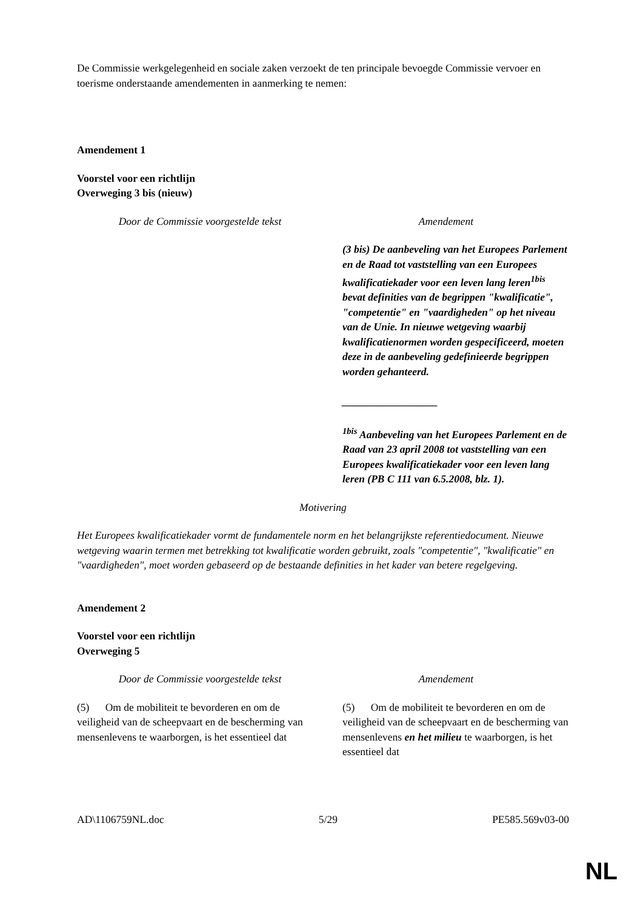De Commissie werkgelegenheid en sociale zaken verzoekt de ten principale bevoegde Commissie vervoer en toerisme onderstaande amendementen in aanmerking te nemen:
Amendement 1
Voorstel voor een richtlijn
Overweging 3 bis (nieuw)
| Door de Commissie voorgestelde tekst | Amendement |
| --- | --- |
| | (3 bis) De aanbeveling van het Europees Parlement en de Raad tot vaststelling van een Europees kwalificatiekader voor een leven lang leren<sup>1bis</sup> bevat definities van de begrippen "kwalificatie", "competentie" en "vaardigheden" op het niveau van de Unie. In nieuwe wetgeving waarbij kwalificatienormen worden gespecificeerd, moeten deze in de aanbeveling gedefinieerde begrippen worden gehanteerd. __________________ <sup>1bis</sup> Aanbeveling van het Europees Parlement en de Raad van 23 april 2008 tot vaststelling van een Europees kwalificatiekader voor een leven lang leren (PB C 111 van 6.5.2008, blz. 1). |
Motivering
Het Europees kwalificatiekader vormt de fundamentele norm en het belangrijkste referentiedocument. Nieuwe wetgeving waarin termen met betrekking tot kwalificatie worden gebruikt, zoals "competentie", "kwalificatie" en "vaardigheden", moet worden gebaseerd op de bestaande definities in het kader van betere regelgeving.
Amendement 2
Voorstel voor een richtlijn
Overweging 5
| Door de Commissie voorgestelde tekst | Amendement |
| --- | --- |
| (5) Om de mobiliteit te bevorderen en om de veiligheid van de scheepvaart en de bescherming van mensenlevens te waarborgen, is het essentieel dat | (5) Om de mobiliteit te bevorderen en om de veiligheid van de scheepvaart en de bescherming van mensenlevens en het milieu te waarborgen, is het essentieel dat |
AD\1106759NL.doc 5/29 PE585.569v03-00
NL